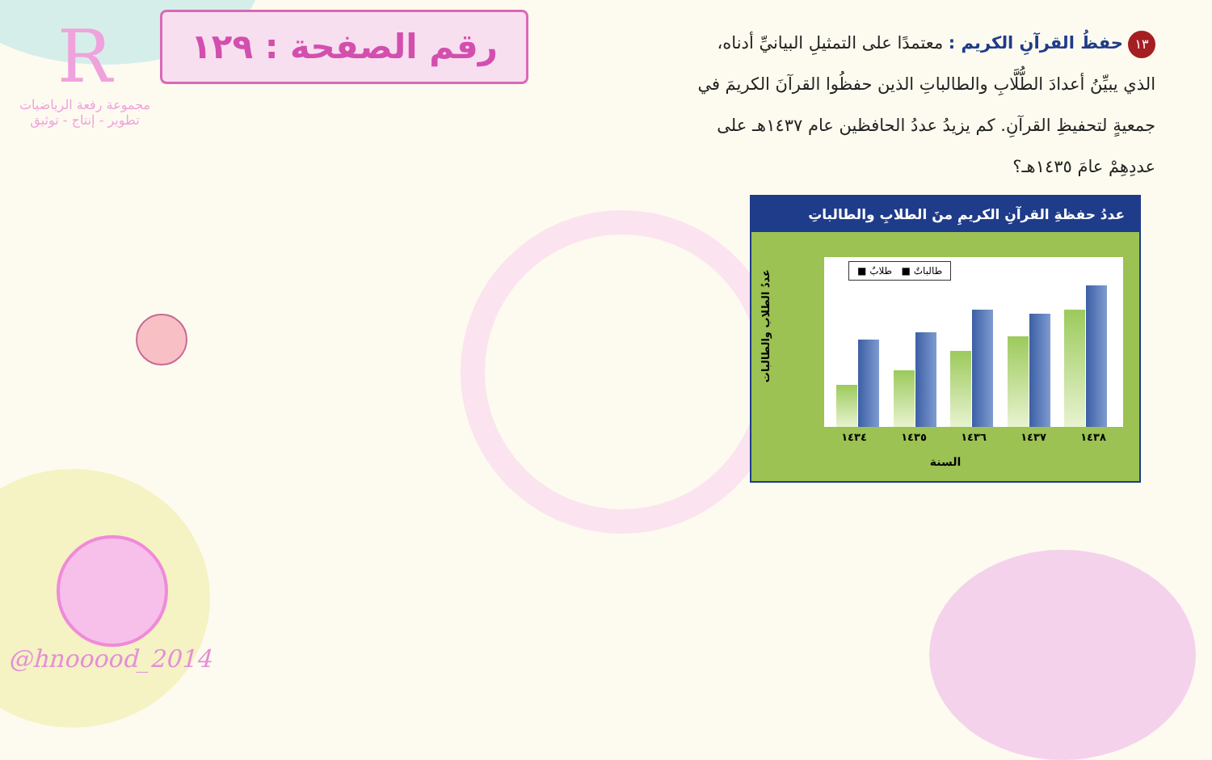R
مجموعة رفعة الرياضيات
تطوير - إنتاج - توثيق
رقم الصفحة : ١٢٩
١٣ حفظُ القرآنِ الكريم : معتمدًا على التمثيلِ البيانيِّ أدناه، الذي يبيِّنُ أعدادَ الطُّلَّابِ والطالباتِ الذين حفظُوا القرآنَ الكريمَ في جمعيةٍ لتحفيظِ القرآنِ. كم يزيدُ عددُ الحافظين عام ١٤٣٧هـ على عددِهِمْ عامَ ١٤٣٥هـ؟
عددُ حفظةِ القرآنِ الكريمِ منَ الطلابِ والطالباتِ
عددُ الطلاب والطالبات
طالباتٌ ■ طلابٌ ■
١٤٣٤ ١٤٣٥ ١٤٣٦ ١٤٣٧ ١٤٣٨
السنة
@hnooood_2014